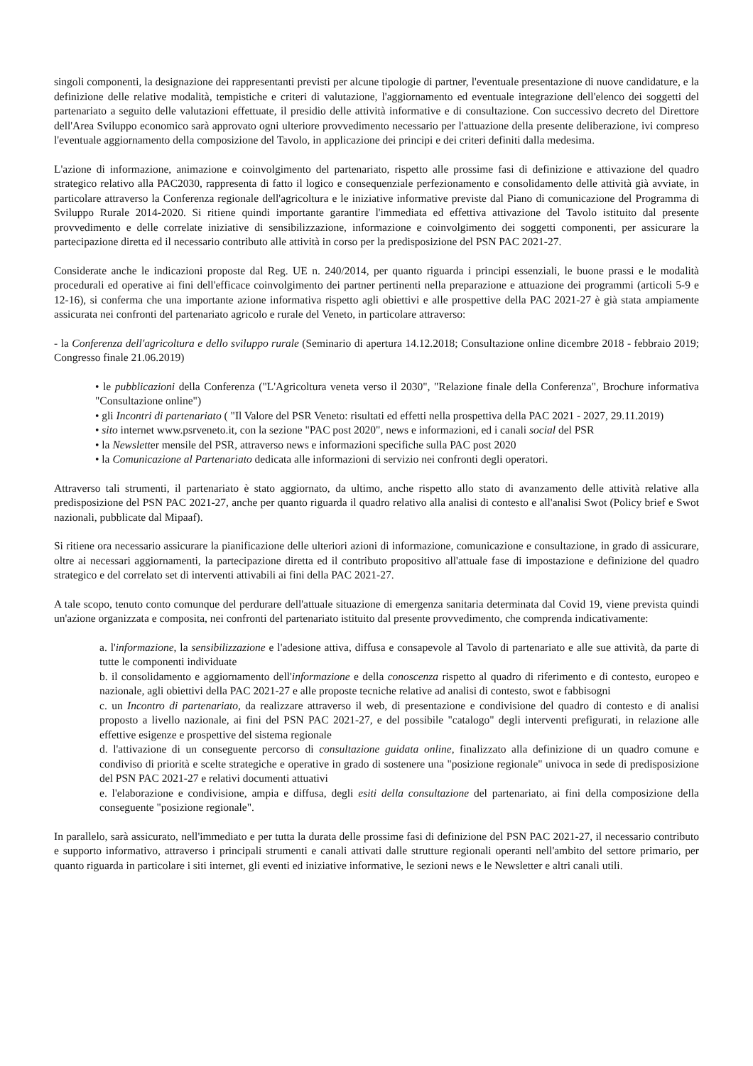singoli componenti, la designazione dei rappresentanti previsti per alcune tipologie di partner, l'eventuale presentazione di nuove candidature, e la definizione delle relative modalità, tempistiche e criteri di valutazione, l'aggiornamento ed eventuale integrazione dell'elenco dei soggetti del partenariato a seguito delle valutazioni effettuate, il presidio delle attività informative e di consultazione. Con successivo decreto del Direttore dell'Area Sviluppo economico sarà approvato ogni ulteriore provvedimento necessario per l'attuazione della presente deliberazione, ivi compreso l'eventuale aggiornamento della composizione del Tavolo, in applicazione dei principi e dei criteri definiti dalla medesima.
L'azione di informazione, animazione e coinvolgimento del partenariato, rispetto alle prossime fasi di definizione e attivazione del quadro strategico relativo alla PAC2030, rappresenta di fatto il logico e consequenziale perfezionamento e consolidamento delle attività già avviate, in particolare attraverso la Conferenza regionale dell'agricoltura e le iniziative informative previste dal Piano di comunicazione del Programma di Sviluppo Rurale 2014-2020. Si ritiene quindi importante garantire l'immediata ed effettiva attivazione del Tavolo istituito dal presente provvedimento e delle correlate iniziative di sensibilizzazione, informazione e coinvolgimento dei soggetti componenti, per assicurare la partecipazione diretta ed il necessario contributo alle attività in corso per la predisposizione del PSN PAC 2021-27.
Considerate anche le indicazioni proposte dal Reg. UE n. 240/2014, per quanto riguarda i principi essenziali, le buone prassi e le modalità procedurali ed operative ai fini dell'efficace coinvolgimento dei partner pertinenti nella preparazione e attuazione dei programmi (articoli 5-9 e 12-16), si conferma che una importante azione informativa rispetto agli obiettivi e alle prospettive della PAC 2021-27 è già stata ampiamente assicurata nei confronti del partenariato agricolo e rurale del Veneto, in particolare attraverso:
- la Conferenza dell'agricoltura e dello sviluppo rurale (Seminario di apertura 14.12.2018; Consultazione online dicembre 2018 - febbraio 2019; Congresso finale 21.06.2019)
• le pubblicazioni della Conferenza ("L'Agricoltura veneta verso il 2030", "Relazione finale della Conferenza", Brochure informativa "Consultazione online")
• gli Incontri di partenariato ( "Il Valore del PSR Veneto: risultati ed effetti nella prospettiva della PAC 2021 - 2027, 29.11.2019)
• sito internet www.psrveneto.it, con la sezione "PAC post 2020", news e informazioni, ed i canali social del PSR
• la Newsletter mensile del PSR, attraverso news e informazioni specifiche sulla PAC post 2020
• la Comunicazione al Partenariato dedicata alle informazioni di servizio nei confronti degli operatori.
Attraverso tali strumenti, il partenariato è stato aggiornato, da ultimo, anche rispetto allo stato di avanzamento delle attività relative alla predisposizione del PSN PAC 2021-27, anche per quanto riguarda il quadro relativo alla analisi di contesto e all'analisi Swot (Policy brief e Swot nazionali, pubblicate dal Mipaaf).
Si ritiene ora necessario assicurare la pianificazione delle ulteriori azioni di informazione, comunicazione e consultazione, in grado di assicurare, oltre ai necessari aggiornamenti, la partecipazione diretta ed il contributo propositivo all'attuale fase di impostazione e definizione del quadro strategico e del correlato set di interventi attivabili ai fini della PAC 2021-27.
A tale scopo, tenuto conto comunque del perdurare dell'attuale situazione di emergenza sanitaria determinata dal Covid 19, viene prevista quindi un'azione organizzata e composita, nei confronti del partenariato istituito dal presente provvedimento, che comprenda indicativamente:
a. l'informazione, la sensibilizzazione e l'adesione attiva, diffusa e consapevole al Tavolo di partenariato e alle sue attività, da parte di tutte le componenti individuate
b. il consolidamento e aggiornamento dell'informazione e della conoscenza rispetto al quadro di riferimento e di contesto, europeo e nazionale, agli obiettivi della PAC 2021-27 e alle proposte tecniche relative ad analisi di contesto, swot e fabbisogni
c. un Incontro di partenariato, da realizzare attraverso il web, di presentazione e condivisione del quadro di contesto e di analisi proposto a livello nazionale, ai fini del PSN PAC 2021-27, e del possibile "catalogo" degli interventi prefigurati, in relazione alle effettive esigenze e prospettive del sistema regionale
d. l'attivazione di un conseguente percorso di consultazione guidata online, finalizzato alla definizione di un quadro comune e condiviso di priorità e scelte strategiche e operative in grado di sostenere una "posizione regionale" univoca in sede di predisposizione del PSN PAC 2021-27 e relativi documenti attuativi
e. l'elaborazione e condivisione, ampia e diffusa, degli esiti della consultazione del partenariato, ai fini della composizione della conseguente "posizione regionale".
In parallelo, sarà assicurato, nell'immediato e per tutta la durata delle prossime fasi di definizione del PSN PAC 2021-27, il necessario contributo e supporto informativo, attraverso i principali strumenti e canali attivati dalle strutture regionali operanti nell'ambito del settore primario, per quanto riguarda in particolare i siti internet, gli eventi ed iniziative informative, le sezioni news e le Newsletter e altri canali utili.